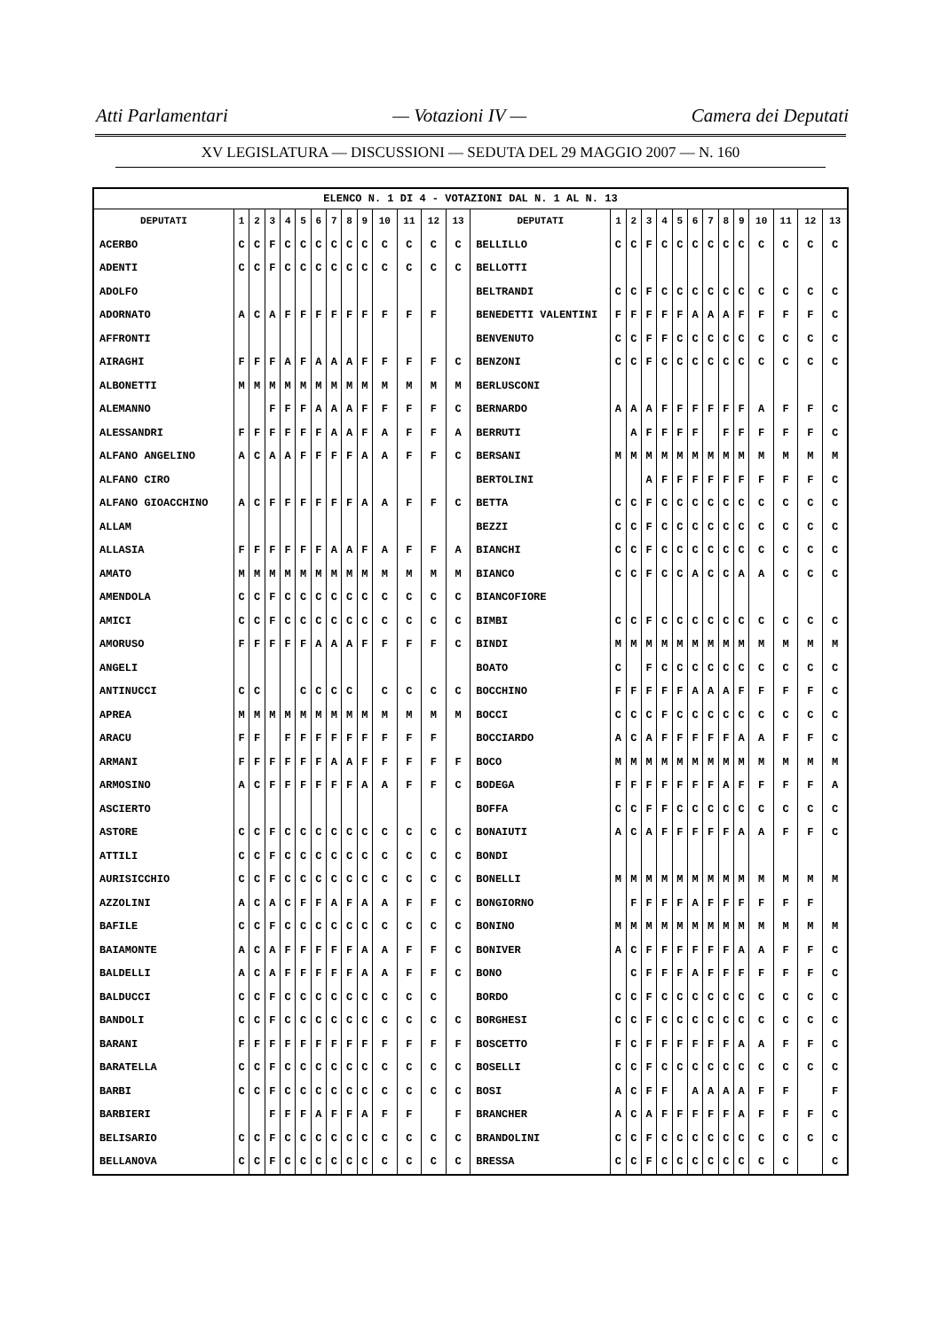Atti Parlamentari — Votazioni IV — Camera dei Deputati
XV LEGISLATURA — DISCUSSIONI — SEDUTA DEL 29 MAGGIO 2007 — N. 160
| ELENCO N. 1 DI 4 - VOTAZIONI DAL N. 1 AL N. 13 | | | | | | | | | | | | | | | | | | | | | | | | | | | |
| DEPUTATI | 1 | 2 | 3 | 4 | 5 | 6 | 7 | 8 | 9 | 10 | 11 | 12 | 13 | DEPUTATI | 1 | 2 | 3 | 4 | 5 | 6 | 7 | 8 | 9 | 10 | 11 | 12 | 13 |
| ACERBO | C | C | F | C | C | C | C | C | C | C | C | C | C | BELLILLO | C | C | F | C | C | C | C | C | C | C | C | C | C |
| ADENTI | C | C | F | C | C | C | C | C | C | C | C | C | C | BELLOTTI | | | | | | | | | | | | | |
| ADOLFO | | | | | | | | | | | | | | BELTRANDI | C | C | F | C | C | C | C | C | C | C | C | C | C |
| ADORNATO | A | C | A | F | F | F | F | F | F | F | F | F | | BENEDETTI VALENTINI | F | F | F | F | F | A | A | A | F | F | F | F | C |
| AFFRONTI | | | | | | | | | | | | | | BENVENUTO | C | C | F | F | C | C | C | C | C | C | C | C | C |
| AIRAGHI | F | F | F | A | F | A | A | A | F | F | F | F | C | BENZONI | C | C | F | C | C | C | C | C | C | C | C | C | C |
| ALBONETTI | M | M | M | M | M | M | M | M | M | M | M | M | M | BERLUSCONI | | | | | | | | | | | | | |
| ALEMANNO | | | F | F | F | A | A | A | F | F | F | F | C | BERNARDO | A | A | A | F | F | F | F | F | F | A | F | F | C |
| ALESSANDRI | F | F | F | F | F | F | A | A | F | A | F | F | A | BERRUTI | | A | F | F | F | F | | F | F | F | F | F | C |
| ALFANO ANGELINO | A | C | A | A | F | F | F | F | A | A | F | F | C | BERSANI | M | M | M | M | M | M | M | M | M | M | M | M | M |
| ALFANO CIRO | | | | | | | | | | | | | | BERTOLINI | | | A | F | F | F | F | F | F | F | F | F | C |
| ALFANO GIOACCHINO | A | C | F | F | F | F | F | F | A | A | F | F | C | BETTA | C | C | F | C | C | C | C | C | C | C | C | C | C |
| ALLAM | | | | | | | | | | | | | | BEZZI | C | C | F | C | C | C | C | C | C | C | C | C | C |
| ALLASIA | F | F | F | F | F | F | A | A | F | A | F | F | A | BIANCHI | C | C | F | C | C | C | C | C | C | C | C | C | C |
| AMATO | M | M | M | M | M | M | M | M | M | M | M | M | M | BIANCO | C | C | F | C | C | A | C | C | A | A | C | C | C |
| AMENDOLA | C | C | F | C | C | C | C | C | C | C | C | C | C | BIANCOFIORE | | | | | | | | | | | | | |
| AMICI | C | C | F | C | C | C | C | C | C | C | C | C | C | BIMBI | C | C | F | C | C | C | C | C | C | C | C | C | C |
| AMORUSO | F | F | F | F | F | A | A | A | F | F | F | F | C | BINDI | M | M | M | M | M | M | M | M | M | M | M | M | M |
| ANGELI | | | | | | | | | | | | | | BOATO | C | | F | C | C | C | C | C | C | C | C | C | C |
| ANTINUCCI | C | C | | | C | C | C | C | | C | C | C | C | BOCCHINO | F | F | F | F | F | A | A | A | F | F | F | F | C |
| APREA | M | M | M | M | M | M | M | M | M | M | M | M | M | BOCCI | C | C | C | F | C | C | C | C | C | C | C | C | C |
| ARACU | F | F | | F | F | F | F | F | F | F | F | F | | BOCCIARDO | A | C | A | F | F | F | F | F | A | A | F | F | C |
| ARMANI | F | F | F | F | F | F | A | A | F | F | F | F | F | BOCO | M | M | M | M | M | M | M | M | M | M | M | M | M |
| ARMOSINO | A | C | F | F | F | F | F | F | A | A | F | F | C | BODEGA | F | F | F | F | F | F | F | A | F | F | F | F | A |
| ASCIERTO | | | | | | | | | | | | | | BOFFA | C | C | F | F | C | C | C | C | C | C | C | C | C |
| ASTORE | C | C | F | C | C | C | C | C | C | C | C | C | C | BONAIUTI | A | C | A | F | F | F | F | F | A | A | F | F | C |
| ATTILI | C | C | F | C | C | C | C | C | C | C | C | C | C | BONDI | | | | | | | | | | | | | |
| AURISICCHIO | C | C | F | C | C | C | C | C | C | C | C | C | C | BONELLI | M | M | M | M | M | M | M | M | M | M | M | M | M |
| AZZOLINI | A | C | A | C | F | F | A | F | A | A | F | F | C | BONGIORNO | | F | F | F | F | A | F | F | F | F | F | F | |
| BAFILE | C | C | F | C | C | C | C | C | C | C | C | C | C | BONINO | M | M | M | M | M | M | M | M | M | M | M | M | M |
| BAIAMONTE | A | C | A | F | F | F | F | F | A | A | F | F | C | BONIVER | A | C | F | F | F | F | F | F | A | A | F | F | C |
| BALDELLI | A | C | A | F | F | F | F | F | A | A | F | F | C | BONO | | C | F | F | F | A | F | F | F | F | F | F | C |
| BALDUCCI | C | C | F | C | C | C | C | C | C | C | C | C | | BORDO | C | C | F | C | C | C | C | C | C | C | C | C | C |
| BANDOLI | C | C | F | C | C | C | C | C | C | C | C | C | C | BORGHESI | C | C | F | C | C | C | C | C | C | C | C | C | C |
| BARANI | F | F | F | F | F | F | F | F | F | F | F | F | F | BOSCETTO | F | C | F | F | F | F | F | F | A | A | F | F | C |
| BARATELLA | C | C | F | C | C | C | C | C | C | C | C | C | C | BOSELLI | C | C | F | C | C | C | C | C | C | C | C | C | C |
| BARBI | C | C | F | C | C | C | C | C | C | C | C | C | C | BOSI | A | C | F | F | | A | A | A | A | F | F | | F |
| BARBIERI | | | F | F | F | A | F | F | A | F | F | | F | BRANCHER | A | C | A | F | F | F | F | F | A | F | F | F | C |
| BELISARIO | C | C | F | C | C | C | C | C | C | C | C | C | C | BRANDOLINI | C | C | F | C | C | C | C | C | C | C | C | C | C |
| BELLANOVA | C | C | F | C | C | C | C | C | C | C | C | C | C | BRESSA | C | C | F | C | C | C | C | C | C | C | C | | C |